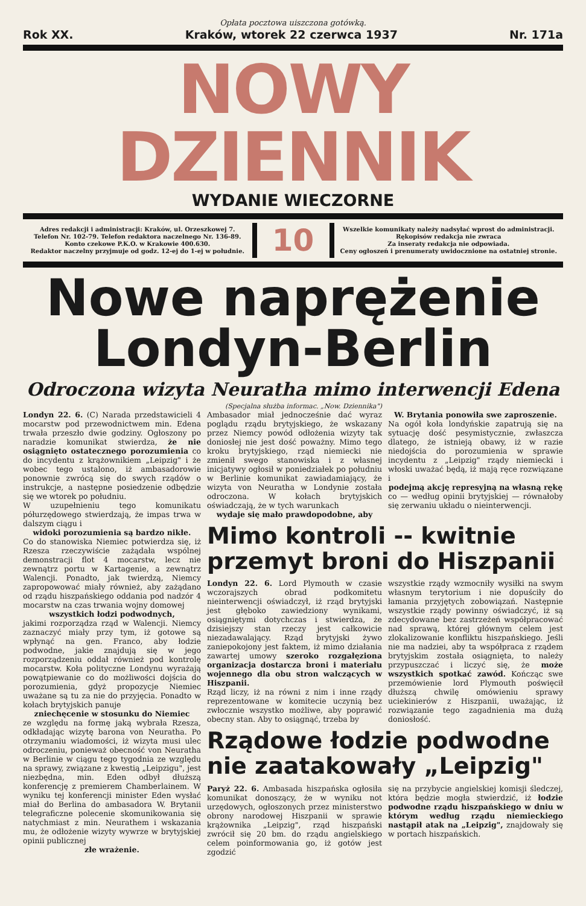Opłata pocztowa uiszczona gotówką.
Rok XX. Kraków, wtorek 22 czerwca 1937 Nr. 171a
NOWY DZIENNIK
WYDANIE WIECZORNE
Adres redakcji i administracji: Kraków, ul. Orzeszkowej 7.
Telefon Nr. 102-79. Telefon redaktora naczelnego Nr. 136-89.
Konto czekowe P.K.O. w Krakowie 400.630.
Redaktor naczelny przyjmuje od godz. 12-ej do 1-ej w południe.
10
Wszelkie komunikaty należy nadsyłać wprost do administracji.
Rękopisów redakcja nie zwraca
Za inseraty redakcja nie odpowiada.
Ceny ogłoszeń i prenumeraty uwidocznione na ostatniej stronie.
Nowe naprężenie
Londyn-Berlin
Odroczona wizyta Neuratha mimo interwencji Edena
(Specjalna służba informac. „Now. Dziennika")
Londyn 22. 6. (C) Narada przedstawicieli 4 mocarstw pod przewodnictwem min. Edena trwała przeszło dwie godziny. Ogłoszony po naradzie komunikat stwierdza, że nie osiągnięto ostatecznego porozumienia co do incydentu z krążownikiem „Leipzig" i że wobec tego ustalono, iż ambasadorowie ponownie zwrócą się do swych rządów o instrukcje, a następne posiedzenie odbędzie się we wtorek po południu.
W uzupełnieniu tego komunikatu półurzędowego stwierdzają, że impas trwa w dalszym ciągu i
widoki porozumienia są bardzo nikłe.
Co do stanowiska Niemiec potwierdza się, iż Rzesza rzeczywiście zażądała wspólnej demonstracji flot 4 mocarstw, lecz nie zewnątrz portu w Kartagenie, a zewnątrz Walencji. Ponadto, jak twierdzą, Niemcy zapropowować miały również, aby zażądano od rządu hiszpańskiego oddania pod nadzór 4 mocarstw na czas trwania wojny domowej
wszystkich łodzi podwodnych,
jakimi rozporządza rząd w Walencji. Niemcy zaznaczyć miały przy tym, iż gotowe są wpłynąć na gen. Franco, aby łodzie podwodne, jakie znajdują się w jego rozporządzeniu oddał również pod kontrolę mocarstw. Koła polityczne Londynu wyrażają powątpiewanie co do możliwości dojścia do porozumienia, gdyż propozycje Niemiec uważane są tu za nie do przyjęcia. Ponadto w kołach brytyjskich panuje
zniechęcenie w stosunku do Niemiec
ze względu na formę jaką wybrała Rzesza, odkładając wizytę barona von Neuratha. Po otrzymaniu wiadomości, iż wizyta musi ulec odroczeniu, ponieważ obecność von Neuratha w Berlinie w ciągu tego tygodnia ze względu na sprawy, związane z kwestią „Leipzigu", jest niezbędna, min. Eden odbył dłuższą konferencję z premierem Chamberlainem. W wyniku tej konferencji minister Eden wysłać miał do Berlina do ambasadora W. Brytanii telegraficzne polecenie skomunikowania się natychmiast z min. Neurathem i wskazania mu, że odłożenie wizyty wywrze w brytyjskiej opinii publicznej
złe wrażenie.
Ambasador miał jednocześnie dać wyraz poglądu rządu brytyjskiego, że wskazany przez Niemcy powód odłożenia wizyty tak doniosłej nie jest dość poważny. Mimo tego kroku brytyjskiego, rząd niemiecki nie zmienił swego stanowiska i z własnej inicjatywy ogłosił w poniedziałek po południu w Berlinie komunikat zawiadamiający, że wizyta von Neuratha w Londynie została odroczona. W kołach brytyjskich oświadczają, że w tych warunkach
wydaje się mało prawdopodobne, aby
W. Brytania ponowiła swe zaproszenie.
Na ogół koła londyńskie zapatrują się na sytuację dość pesymistycznie, zwłaszcza dlatego, że istnieją obawy, iż w razie niedojścia do porozumienia w sprawie incydentu z „Leipzig" rządy niemiecki i włoski uważać będą, iż mają ręce rozwiązane i
podejmą akcję represyjną na własną rękę
co — według opinii brytyjskiej — równałoby się zerwaniu układu o nieinterwencji.
Mimo kontroli -- kwitnie
przemyt broni do Hiszpanii
Londyn 22. 6. Lord Plymouth w czasie wczorajszych obrad podkomitetu nieinterwencji oświadczył, iż rząd brytyjski jest głęboko zawiedziony wynikami, osiągniętymi dotychczas i stwierdza, że dzisiejszy stan rzeczy jest całkowicie niezadawalający. Rząd brytyjski żywo zaniepokojony jest faktem, iż mimo działania zawartej umowy szeroko rozgałęziona organizacja dostarcza broni i materiału wojennego dla obu stron walczących w Hiszpanii.
Rząd liczy, iż na równi z nim i inne rządy reprezentowane w komitecie uczynią bez zwłocznie wszystko możliwe, aby poprawić obecny stan. Aby to osiągnąć, trzeba by
wszystkie rządy wzmocniły wysiłki na swym własnym terytorium i nie dopuściły do łamania przyjętych zobowiązań. Następnie wszystkie rządy powinny oświadczyć, iż są zdecydowane bez zastrzeżeń współpracować nad sprawą, której głównym celem jest zlokalizowanie konfliktu hiszpańskiego. Jeśli nie ma nadziei, aby ta współpraca z rządem brytyjskim została osiągnięta, to należy przypuszczać i liczyć się, że może wszystkich spotkać zawód. Kończąc swe przemówienie lord Plymouth poświęcił dłuższą chwilę omówieniu sprawy uciekinierów z Hiszpanii, uważając, iż rozwiązanie tego zagadnienia ma dużą doniosłość.
Rządowe łodzie podwodne
nie zaatakowały „Leipzig"
Paryż 22. 6. Ambasada hiszpańska ogłosiła komunikat donoszący, że w wyniku not urzędowych, ogłoszonych przez ministerstwo obrony narodowej Hiszpanii w sprawie krążownika „Leipzig", rząd hiszpański zwrócił się 20 bm. do rządu angielskiego celem poinformowania go, iż gotów jest zgodzić
się na przybycie angielskiej komisji śledczej, która będzie mogła stwierdzić, iż łodzie podwodne rządu hiszpańskiego w dniu w którym według rządu niemieckiego nastąpił atak na „Leipzig", znajdowały się w portach hiszpańskich.